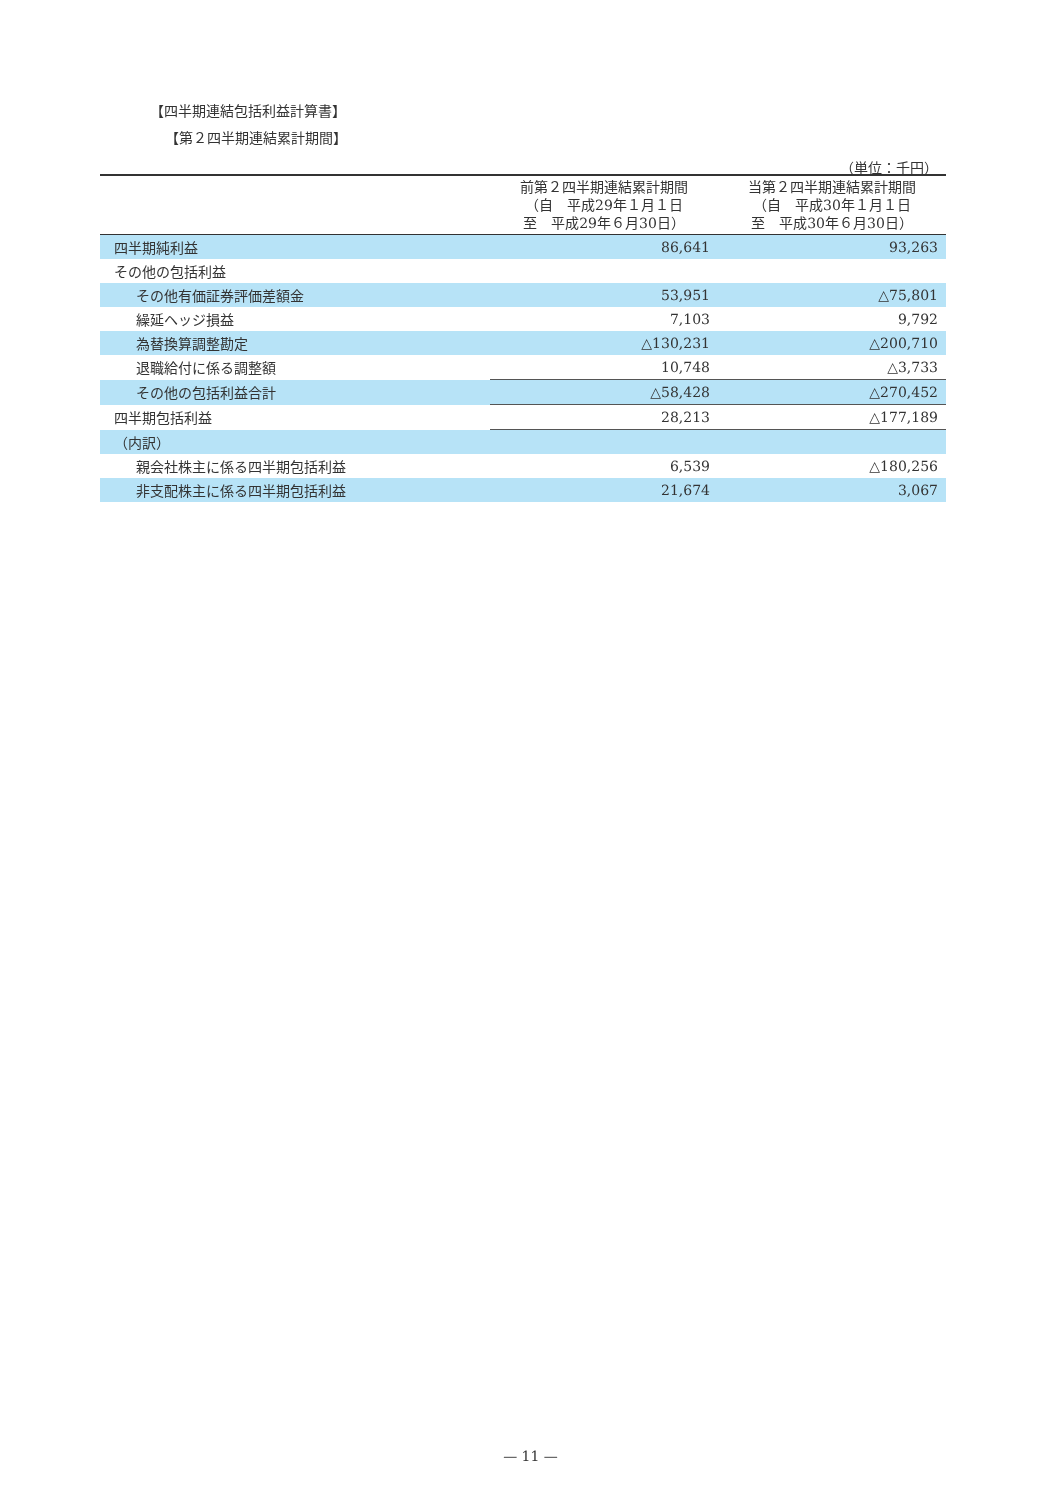【四半期連結包括利益計算書】
【第２四半期連結累計期間】
（単位：千円）
| | 前第２四半期連結累計期間 （自 平成29年１月１日 至 平成29年６月30日） | 当第２四半期連結累計期間 （自 平成30年１月１日 至 平成30年６月30日） |
| --- | --- | --- |
| 四半期純利益 | 86,641 | 93,263 |
| その他の包括利益 | | |
| その他有価証券評価差額金 | 53,951 | △75,801 |
| 繰延ヘッジ損益 | 7,103 | 9,792 |
| 為替換算調整勘定 | △130,231 | △200,710 |
| 退職給付に係る調整額 | 10,748 | △3,733 |
| その他の包括利益合計 | △58,428 | △270,452 |
| 四半期包括利益 | 28,213 | △177,189 |
| （内訳） | | |
| 親会社株主に係る四半期包括利益 | 6,539 | △180,256 |
| 非支配株主に係る四半期包括利益 | 21,674 | 3,067 |
— 11 —